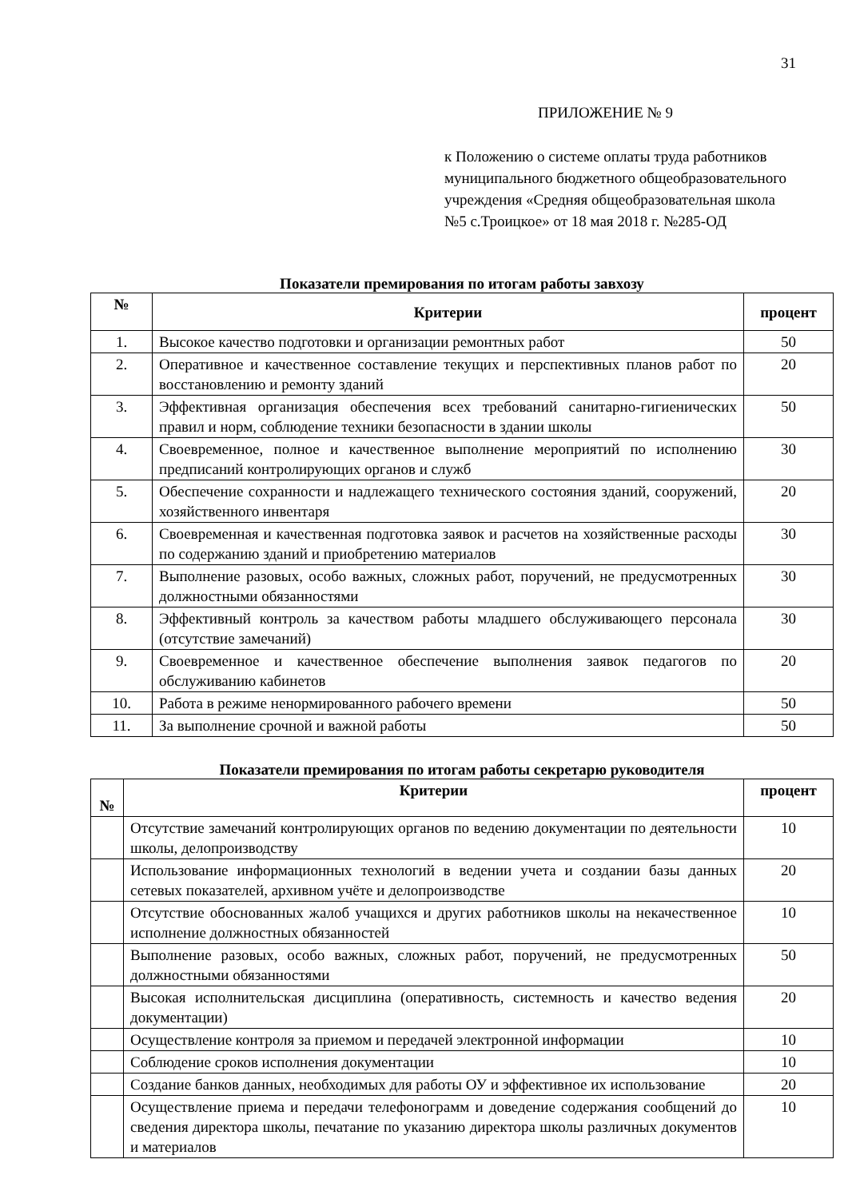31
ПРИЛОЖЕНИЕ № 9
к Положению о системе оплаты труда работников муниципального бюджетного общеобразовательного учреждения «Средняя общеобразовательная школа №5 с.Троицкое» от 18 мая 2018 г. №285-ОД
Показатели премирования по итогам работы завхозу
| № | Критерии | процент |
| --- | --- | --- |
| 1. | Высокое качество подготовки и организации ремонтных работ | 50 |
| 2. | Оперативное и качественное составление текущих и перспективных планов работ по восстановлению и ремонту зданий | 20 |
| 3. | Эффективная организация обеспечения всех требований санитарно-гигиенических правил и норм, соблюдение техники безопасности в здании школы | 50 |
| 4. | Своевременное, полное и качественное выполнение мероприятий по исполнению предписаний контролирующих органов и служб | 30 |
| 5. | Обеспечение сохранности и надлежащего технического состояния зданий, сооружений, хозяйственного инвентаря | 20 |
| 6. | Своевременная и качественная подготовка заявок и расчетов на хозяйственные расходы по содержанию зданий и приобретению материалов | 30 |
| 7. | Выполнение разовых, особо важных, сложных работ, поручений, не предусмотренных должностными обязанностями | 30 |
| 8. | Эффективный контроль за качеством работы младшего обслуживающего персонала (отсутствие замечаний) | 30 |
| 9. | Своевременное и качественное обеспечение выполнения заявок педагогов по обслуживанию кабинетов | 20 |
| 10. | Работа в режиме ненормированного рабочего времени | 50 |
| 11. | За выполнение срочной и важной работы | 50 |
Показатели премирования по итогам работы секретарю руководителя
| № | Критерии | процент |
| --- | --- | --- |
| | Отсутствие замечаний контролирующих органов по ведению документации по деятельности школы, делопроизводству | 10 |
| | Использование информационных технологий в ведении учета и создании базы данных сетевых показателей, архивном учёте и делопроизводстве | 20 |
| | Отсутствие обоснованных жалоб учащихся и других работников школы на некачественное исполнение должностных обязанностей | 10 |
| | Выполнение разовых, особо важных, сложных работ, поручений, не предусмотренных должностными обязанностями | 50 |
| | Высокая исполнительская дисциплина (оперативность, системность и качество ведения документации) | 20 |
| | Осуществление контроля за приемом и передачей электронной информации | 10 |
| | Соблюдение сроков исполнения документации | 10 |
| | Создание банков данных, необходимых для работы ОУ и эффективное их использование | 20 |
| | Осуществление приема и передачи телефонограмм и доведение содержания сообщений до сведения директора школы, печатание по указанию директора школы различных документов и материалов | 10 |